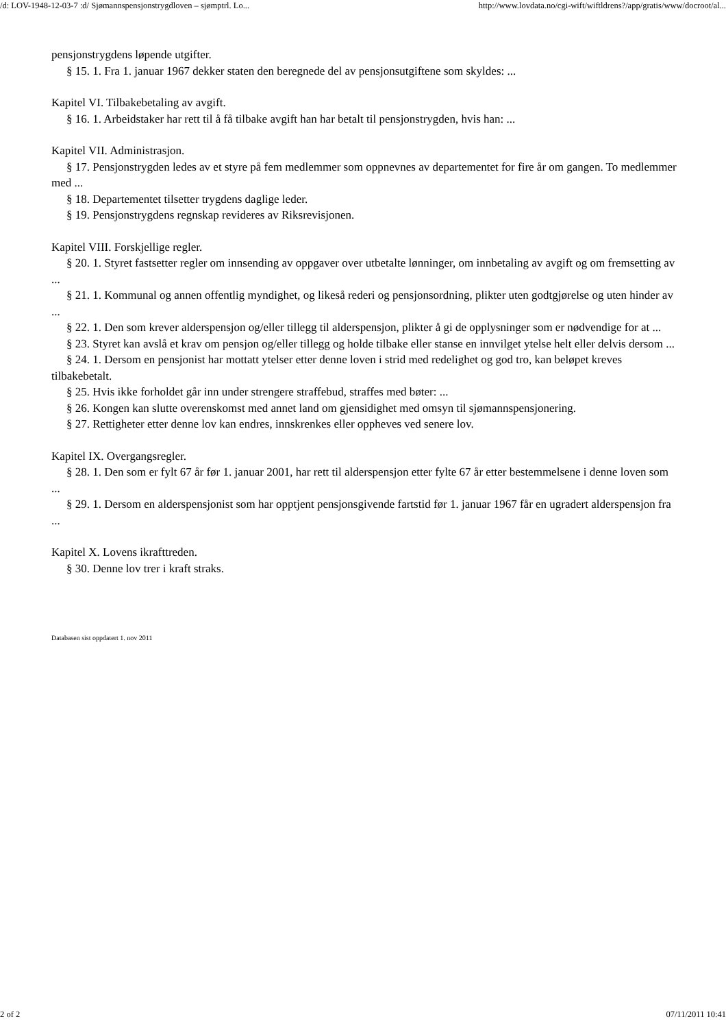/d: LOV-1948-12-03-7 :d/ Sjømannspensjonstrygdloven – sjømptrl. Lo... http://www.lovdata.no/cgi-wift/wiftldrens?/app/gratis/www/docroot/al...
pensjonstrygdens løpende utgifter.
§ 15. 1. Fra 1. januar 1967 dekker staten den beregnede del av pensjonsutgiftene som skyldes: ...
Kapitel VI. Tilbakebetaling av avgift.
§ 16. 1. Arbeidstaker har rett til å få tilbake avgift han har betalt til pensjonstrygden, hvis han: ...
Kapitel VII. Administrasjon.
§ 17. Pensjonstrygden ledes av et styre på fem medlemmer som oppnevnes av departementet for fire år om gangen. To medlemmer med ...
§ 18. Departementet tilsetter trygdens daglige leder.
§ 19. Pensjonstrygdens regnskap revideres av Riksrevisjonen.
Kapitel VIII. Forskjellige regler.
§ 20. 1. Styret fastsetter regler om innsending av oppgaver over utbetalte lønninger, om innbetaling av avgift og om fremsetting av ...
§ 21. 1. Kommunal og annen offentlig myndighet, og likeså rederi og pensjonsordning, plikter uten godtgjørelse og uten hinder av ...
§ 22. 1. Den som krever alderspensjon og/eller tillegg til alderspensjon, plikter å gi de opplysninger som er nødvendige for at ...
§ 23. Styret kan avslå et krav om pensjon og/eller tillegg og holde tilbake eller stanse en innvilget ytelse helt eller delvis dersom ...
§ 24. 1. Dersom en pensjonist har mottatt ytelser etter denne loven i strid med redelighet og god tro, kan beløpet kreves tilbakebetalt.
§ 25. Hvis ikke forholdet går inn under strengere straffebud, straffes med bøter: ...
§ 26. Kongen kan slutte overenskomst med annet land om gjensidighet med omsyn til sjømannspensjonering.
§ 27. Rettigheter etter denne lov kan endres, innskrenkes eller oppheves ved senere lov.
Kapitel IX. Overgangsregler.
§ 28. 1. Den som er fylt 67 år før 1. januar 2001, har rett til alderspensjon etter fylte 67 år etter bestemmelsene i denne loven som ...
§ 29. 1. Dersom en alderspensjonist som har opptjent pensjonsgivende fartstid før 1. januar 1967 får en ugradert alderspensjon fra ...
Kapitel X. Lovens ikrafttreden.
§ 30. Denne lov trer i kraft straks.
Databasen sist oppdatert 1. nov 2011
2 of 2 07/11/2011 10:41